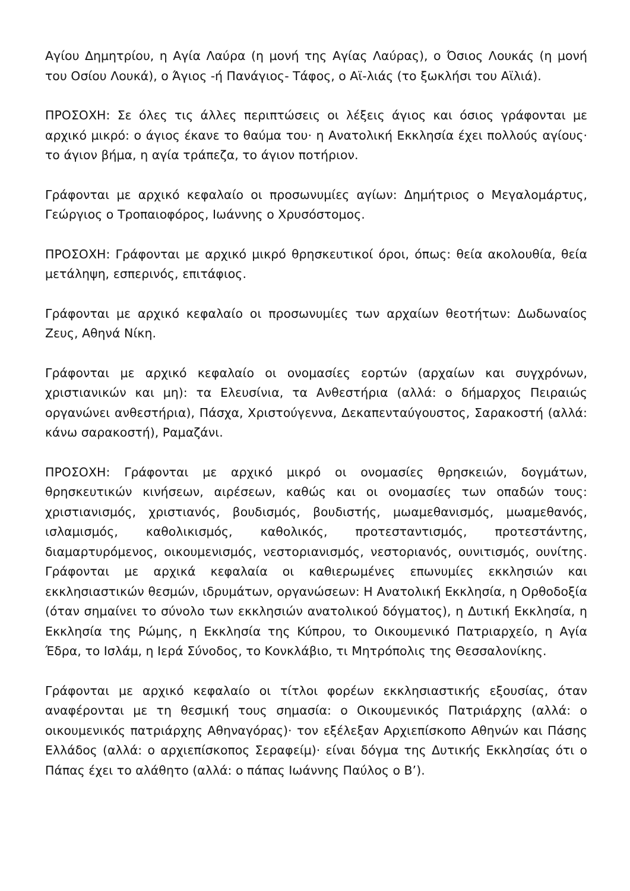Αγίου Δημητρίου, η Αγία Λαύρα (η μονή της Αγίας Λαύρας), ο Όσιος Λουκάς (η μονή του Οσίου Λουκά), ο Άγιος -ή Πανάγιος- Τάφος, ο Αϊ-λιάς (το ξωκλήσι του Αϊλιά).
ΠΡΟΣΟΧΗ: Σε όλες τις άλλες περιπτώσεις οι λέξεις άγιος και όσιος γράφονται με αρχικό μικρό: ο άγιος έκανε το θαύμα του· η Ανατολική Εκκλησία έχει πολλούς αγίους· το άγιον βήμα, η αγία τράπεζα, το άγιον ποτήριον.
Γράφονται με αρχικό κεφαλαίο οι προσωνυμίες αγίων: Δημήτριος ο Μεγαλομάρτυς, Γεώργιος ο Τροπαιοφόρος, Ιωάννης ο Χρυσόστομος.
ΠΡΟΣΟΧΗ: Γράφονται με αρχικό μικρό θρησκευτικοί όροι, όπως: θεία ακολουθία, θεία μετάληψη, εσπερινός, επιτάφιος.
Γράφονται με αρχικό κεφαλαίο οι προσωνυμίες των αρχαίων θεοτήτων: Δωδωναίος Ζευς, Αθηνά Νίκη.
Γράφονται με αρχικό κεφαλαίο οι ονομασίες εορτών (αρχαίων και συγχρόνων, χριστιανικών και μη): τα Ελευσίνια, τα Ανθεστήρια (αλλά: ο δήμαρχος Πειραιώς οργανώνει ανθεστήρια), Πάσχα, Χριστούγεννα, Δεκαπενταύγουστος, Σαρακοστή (αλλά: κάνω σαρακοστή), Ραμαζάνι.
ΠΡΟΣΟΧΗ: Γράφονται με αρχικό μικρό οι ονομασίες θρησκειών, δογμάτων, θρησκευτικών κινήσεων, αιρέσεων, καθώς και οι ονομασίες των οπαδών τους: χριστιανισμός, χριστιανός, βουδισμός, βουδιστής, μωαμεθανισμός, μωαμεθανός, ισλαμισμός, καθολικισμός, καθολικός, προτεσταντισμός, προτεστάντης, διαμαρτυρόμενος, οικουμενισμός, νεστοριανισμός, νεστοριανός, ουνιτισμός, ουνίτης. Γράφονται με αρχικά κεφαλαία οι καθιερωμένες επωνυμίες εκκλησιών και εκκλησιαστικών θεσμών, ιδρυμάτων, οργανώσεων: Η Ανατολική Εκκλησία, η Ορθοδοξία (όταν σημαίνει το σύνολο των εκκλησιών ανατολικού δόγματος), η Δυτική Εκκλησία, η Εκκλησία της Ρώμης, η Εκκλησία της Κύπρου, το Οικουμενικό Πατριαρχείο, η Αγία Έδρα, το Ισλάμ, η Ιερά Σύνοδος, το Κονκλάβιο, τι Μητρόπολις της Θεσσαλονίκης.
Γράφονται με αρχικό κεφαλαίο οι τίτλοι φορέων εκκλησιαστικής εξουσίας, όταν αναφέρονται με τη θεσμική τους σημασία: ο Οικουμενικός Πατριάρχης (αλλά: ο οικουμενικός πατριάρχης Αθηναγόρας)· τον εξέλεξαν Αρχιεπίσκοπο Αθηνών και Πάσης Ελλάδος (αλλά: ο αρχιεπίσκοπος Σεραφείμ)· είναι δόγμα της Δυτικής Εκκλησίας ότι ο Πάπας έχει το αλάθητο (αλλά: ο πάπας Ιωάννης Παύλος ο Β’).